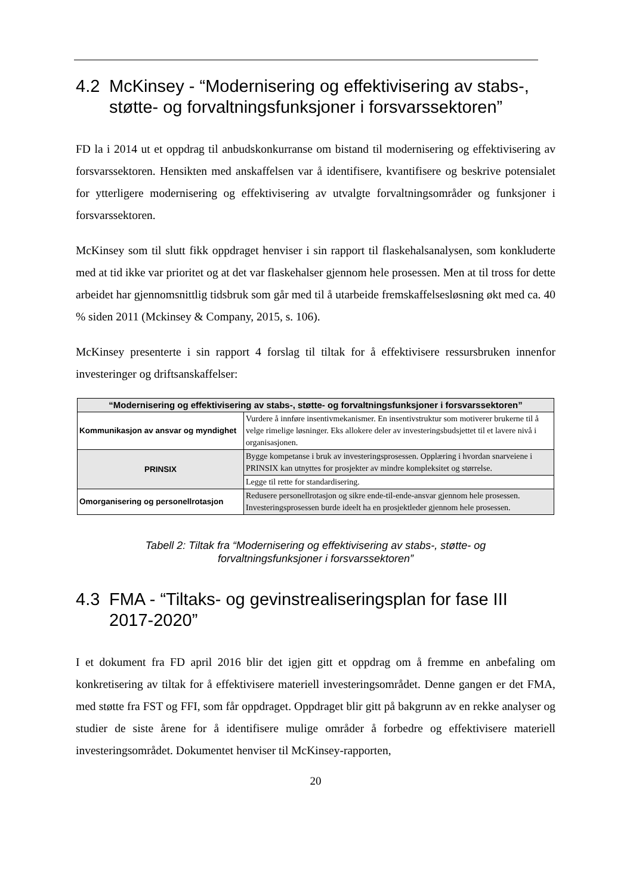4.2 McKinsey - “Modernisering og effektivisering av stabs-, støtte- og forvaltningsfunksjoner i forsvarssektoren”
FD la i 2014 ut et oppdrag til anbudskonkurranse om bistand til modernisering og effektivisering av forsvarssektoren. Hensikten med anskaffelsen var å identifisere, kvantifisere og beskrive potensialet for ytterligere modernisering og effektivisering av utvalgte forvaltningsområder og funksjoner i forsvarssektoren.
McKinsey som til slutt fikk oppdraget henviser i sin rapport til flaskehalsanalysen, som konkluderte med at tid ikke var prioritet og at det var flaskehalser gjennom hele prosessen. Men at til tross for dette arbeidet har gjennomsnittlig tidsbruk som går med til å utarbeide fremskaffelsesløsning økt med ca. 40 % siden 2011 (Mckinsey & Company, 2015, s. 106).
McKinsey presenterte i sin rapport 4 forslag til tiltak for å effektivisere ressursbruken innenfor investeringer og driftsanskaffelser:
| “Modernisering og effektivisering av stabs-, støtte- og forvaltningsfunksjoner i forsvarssektoren” | |
| --- | --- |
| Kommunikasjon av ansvar og myndighet | Vurdere å innføre insentivmekanismer. En insentivstruktur som motiverer brukerne til å velge rimelige løsninger. Eks allokere deler av investeringsbudsjettet til et lavere nivå i organisasjonen. |
| PRINSIX | Bygge kompetanse i bruk av investeringsprosessen. Opplæring i hvordan snarveiene i PRINSIX kan utnyttes for prosjekter av mindre kompleksitet og størrelse. |
| | Legge til rette for standardisering. |
| Omorganisering og personellrotasjon | Redusere personellrotasjon og sikre ende-til-ende-ansvar gjennom hele prosessen. Investeringsprosessen burde ideelt ha en prosjektleder gjennom hele prosessen. |
Tabell 2: Tiltak fra “Modernisering og effektivisering av stabs-, støtte- og
forvaltningsfunksjoner i forsvarssektoren”
4.3 FMA - “Tiltaks- og gevinstrealiseringsplan for fase III 2017-2020”
I et dokument fra FD april 2016 blir det igjen gitt et oppdrag om å fremme en anbefaling om konkretisering av tiltak for å effektivisere materiell investeringsområdet. Denne gangen er det FMA, med støtte fra FST og FFI, som får oppdraget. Oppdraget blir gitt på bakgrunn av en rekke analyser og studier de siste årene for å identifisere mulige områder å forbedre og effektivisere materiell investeringsområdet. Dokumentet henviser til McKinsey-rapporten,
20